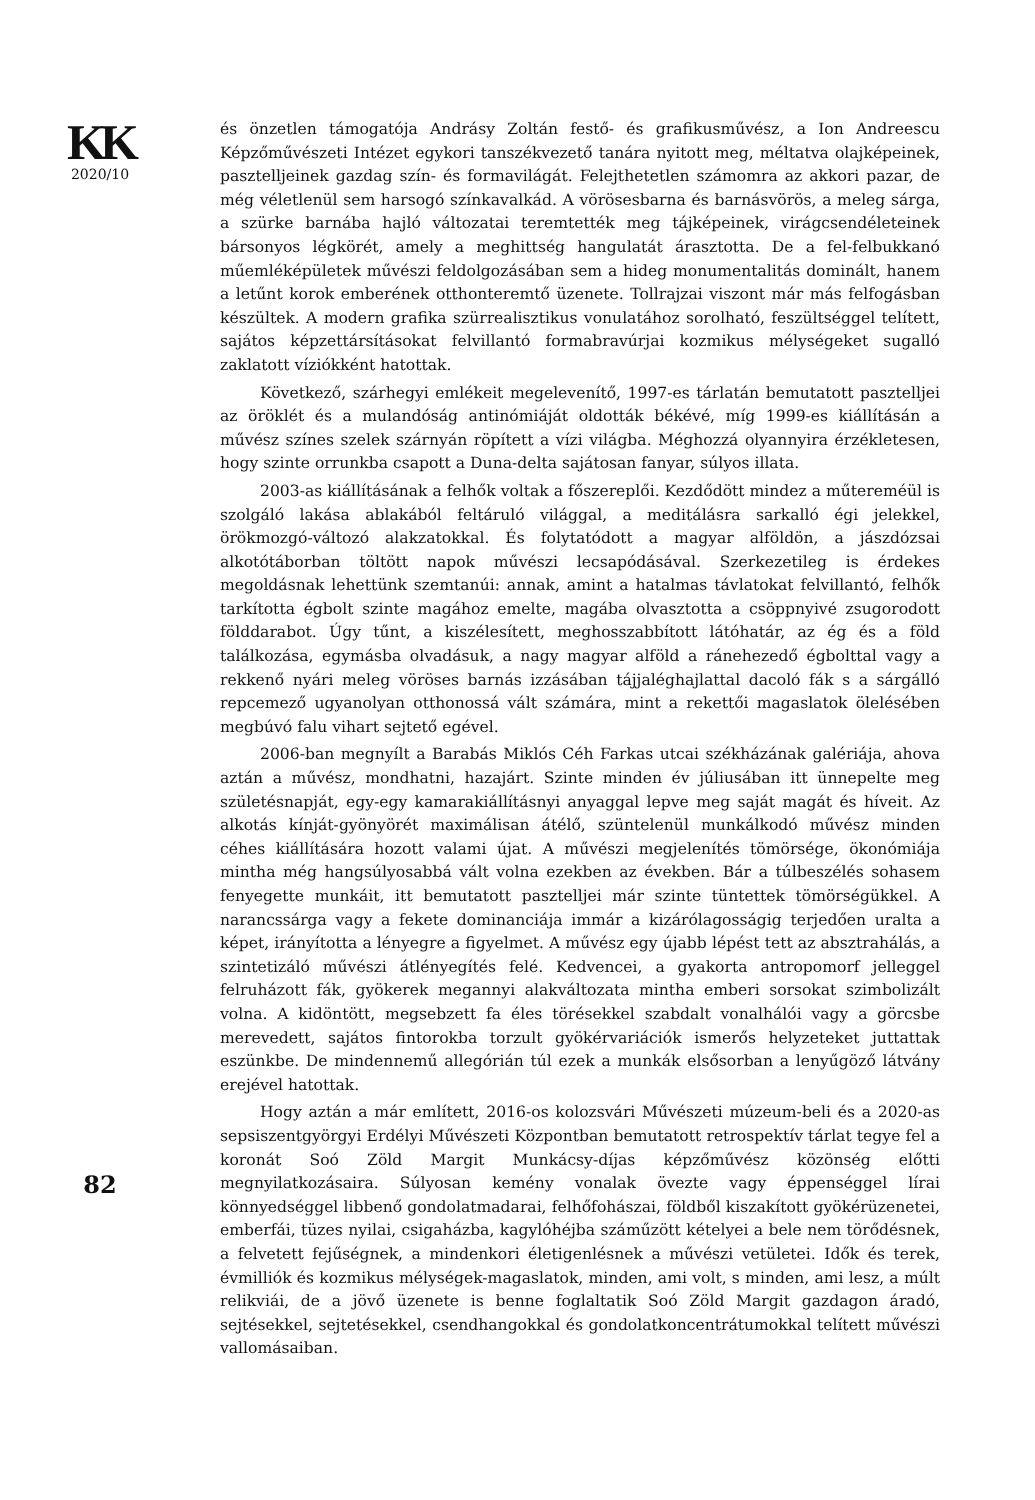KK
2020/10
és önzetlen támogatója Andrásy Zoltán festő- és grafikusművész, a Ion Andreescu Képzőművészeti Intézet egykori tanszékvezető tanára nyitott meg, méltatva olajképeinek, pasztelljeinek gazdag szín- és formavilágát. Felejthetetlen számomra az akkori pazar, de még véletlenül sem harsogó színkavalkád. A vörösesbarna és barnásvörös, a meleg sárga, a szürke barnába hajló változatai teremtették meg tájképeinek, virágcsendéleteinek bársonyos légkörét, amely a meghittség hangulatát árasztotta. De a fel-felbukkanó műemléképületek művészi feldolgozásában sem a hideg monumentalitás dominált, hanem a letűnt korok emberének otthonteremtő üzenete. Tollrajzai viszont már más felfogásban készültek. A modern grafika szürrealisztikus vonulatához sorolható, feszültséggel telített, sajátos képzettársításokat felvillantó formabravúrjai kozmikus mélységeket sugalló zaklatott víziókként hatottak.
Következő, szárhegyi emlékeit megelevenítő, 1997-es tárlatán bemutatott pasztelljei az öröklét és a mulandóság antinómiáját oldották békévé, míg 1999-es kiállításán a művész színes szelek szárnyán röpített a vízi világba. Méghozzá olyannyira érzékletesen, hogy szinte orrunkba csapott a Duna-delta sajátosan fanyar, súlyos illata.
2003-as kiállításának a felhők voltak a főszereplői. Kezdődött mindez a műtereméül is szolgáló lakása ablakából feltáruló világgal, a meditálásra sarkalló égi jelekkel, örökmozgó-változó alakzatokkal. És folytatódott a magyar alföldön, a jászdózsai alkotótáborban töltött napok művészi lecsapódásával. Szerkezetileg is érdekes megoldásnak lehettünk szemtanúi: annak, amint a hatalmas távlatokat felvillantó, felhők tarkította égbolt szinte magához emelte, magába olvasztotta a csöppnyivé zsugorodott földdarabot. Úgy tűnt, a kiszélesített, meghosszabbított látóhatár, az ég és a föld találkozása, egymásba olvadásuk, a nagy magyar alföld a ránehezedő égbolttal vagy a rekkenő nyári meleg vöröses barnás izzásában tájjaléghajlattal dacoló fák s a sárgálló repcemező ugyanolyan otthonossá vált számára, mint a rekettői magaslatok ölelésében megbúvó falu vihart sejtető egével.
2006-ban megnyílt a Barabás Miklós Céh Farkas utcai székházának galériája, ahova aztán a művész, mondhatni, hazajárt. Szinte minden év júliusában itt ünnepelte meg születésnapját, egy-egy kamarakiállításnyi anyaggal lepve meg saját magát és híveit. Az alkotás kínját-gyönyörét maximálisan átélő, szüntelenül munkálkodó művész minden céhes kiállítására hozott valami újat. A művészi megjelenítés tömörsége, ökonómiája mintha még hangsúlyosabbá vált volna ezekben az években. Bár a túlbeszélés sohasem fenyegette munkáit, itt bemutatott pasztelljei már szinte tüntettek tömörségükkel. A narancssárga vagy a fekete dominanciája immár a kizárólagosságig terjedően uralta a képet, irányította a lényegre a figyelmet. A művész egy újabb lépést tett az absztrahálás, a szintetizáló művészi átlényegítés felé. Kedvencei, a gyakorta antropomorf jelleggel felruházott fák, gyökerek megannyi alakváltozata mintha emberi sorsokat szimbolizált volna. A kidöntött, megsebzett fa éles törésekkel szabdalt vonalhálói vagy a görcsbe merevedett, sajátos fintorokba torzult gyökérvariációk ismerős helyzeteket juttattak eszünkbe. De mindennemű allegórián túl ezek a munkák elsősorban a lenyűgöző látvány erejével hatottak.
Hogy aztán a már említett, 2016-os kolozsvári Művészeti múzeum-beli és a 2020-as sepsiszentgyörgyi Erdélyi Művészeti Központban bemutatott retrospektív tárlat tegye fel a koronát Soó Zöld Margit Munkácsy-díjas képzőművész közönség előtti megnyilatkozásaira. Súlyosan kemény vonalak övezte vagy éppenséggel lírai könnyedséggel libbenő gondolatmadarai, felhőfohászai, földből kiszakított gyökérüzenetei, emberfái, tüzes nyilai, csigaházba, kagylóhéjba száműzött kételyei a bele nem törődésnek, a felvetett fejűségnek, a mindenkori életigenlésnek a művészi vetületei. Idők és terek, évmilliók és kozmikus mélységek-magaslatok, minden, ami volt, s minden, ami lesz, a múlt relikviái, de a jövő üzenete is benne foglaltatik Soó Zöld Margit gazdagon áradó, sejtésekkel, sejtetésekkel, csendhangokkal és gondolatkoncentrátumokkal telített művészi vallomásaiban.
82